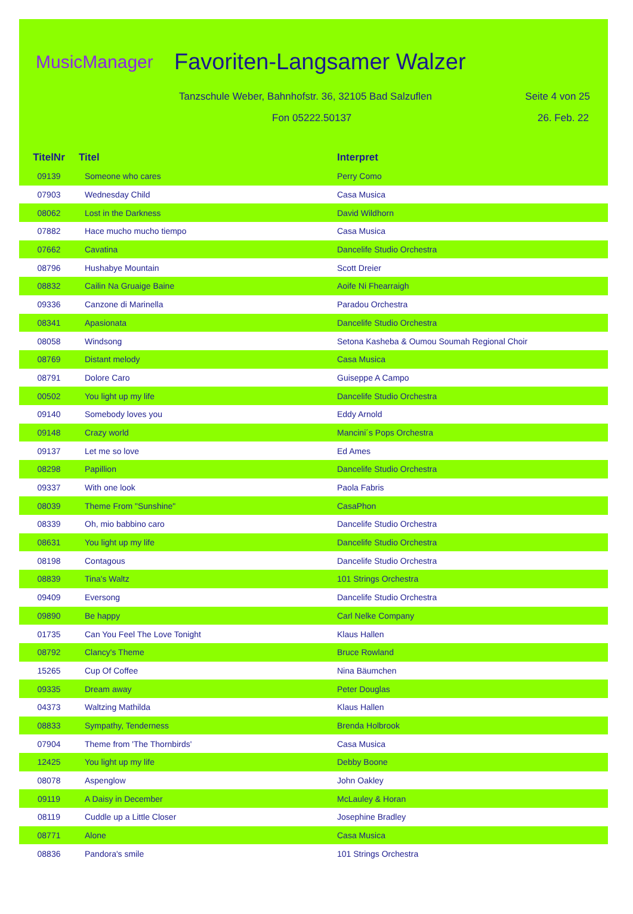MusicManager Favoriten-Langsamer Walzer
Tanzschule Weber, Bahnhofstr. 36, 32105 Bad Salzuflen
Seite 4 von 25
Fon 05222.50137 26. Feb. 22
| TitelNr | Titel | Interpret |
| --- | --- | --- |
| 09139 | Someone who cares | Perry Como |
| 07903 | Wednesday Child | Casa Musica |
| 08062 | Lost in the Darkness | David Wildhorn |
| 07882 | Hace mucho mucho tiempo | Casa Musica |
| 07662 | Cavatina | Dancelife Studio Orchestra |
| 08796 | Hushabye Mountain | Scott Dreier |
| 08832 | Cailin Na Gruaige Baine | Aoife Ni Fhearraigh |
| 09336 | Canzone di Marinella | Paradou Orchestra |
| 08341 | Apasionata | Dancelife Studio Orchestra |
| 08058 | Windsong | Setona Kasheba & Oumou Soumah Regional Choir |
| 08769 | Distant melody | Casa Musica |
| 08791 | Dolore Caro | Guiseppe A Campo |
| 00502 | You light up my life | Dancelife Studio Orchestra |
| 09140 | Somebody loves you | Eddy Arnold |
| 09148 | Crazy world | Mancini´s Pops Orchestra |
| 09137 | Let me so love | Ed Ames |
| 08298 | Papillion | Dancelife Studio Orchestra |
| 09337 | With one look | Paola Fabris |
| 08039 | Theme From "Sunshine" | CasaPhon |
| 08339 | Oh, mio babbino caro | Dancelife Studio Orchestra |
| 08631 | You light up my life | Dancelife Studio Orchestra |
| 08198 | Contagous | Dancelife Studio Orchestra |
| 08839 | Tina's Waltz | 101 Strings Orchestra |
| 09409 | Eversong | Dancelife Studio Orchestra |
| 09890 | Be happy | Carl Nelke Company |
| 01735 | Can You Feel The Love Tonight | Klaus Hallen |
| 08792 | Clancy's Theme | Bruce Rowland |
| 15265 | Cup Of Coffee | Nina Bäumchen |
| 09335 | Dream away | Peter Douglas |
| 04373 | Waltzing Mathilda | Klaus Hallen |
| 08833 | Sympathy, Tenderness | Brenda Holbrook |
| 07904 | Theme from 'The Thornbirds' | Casa Musica |
| 12425 | You light up my life | Debby Boone |
| 08078 | Aspenglow | John Oakley |
| 09119 | A Daisy in December | McLauley & Horan |
| 08119 | Cuddle up a Little Closer | Josephine Bradley |
| 08771 | Alone | Casa Musica |
| 08836 | Pandora's smile | 101 Strings Orchestra |